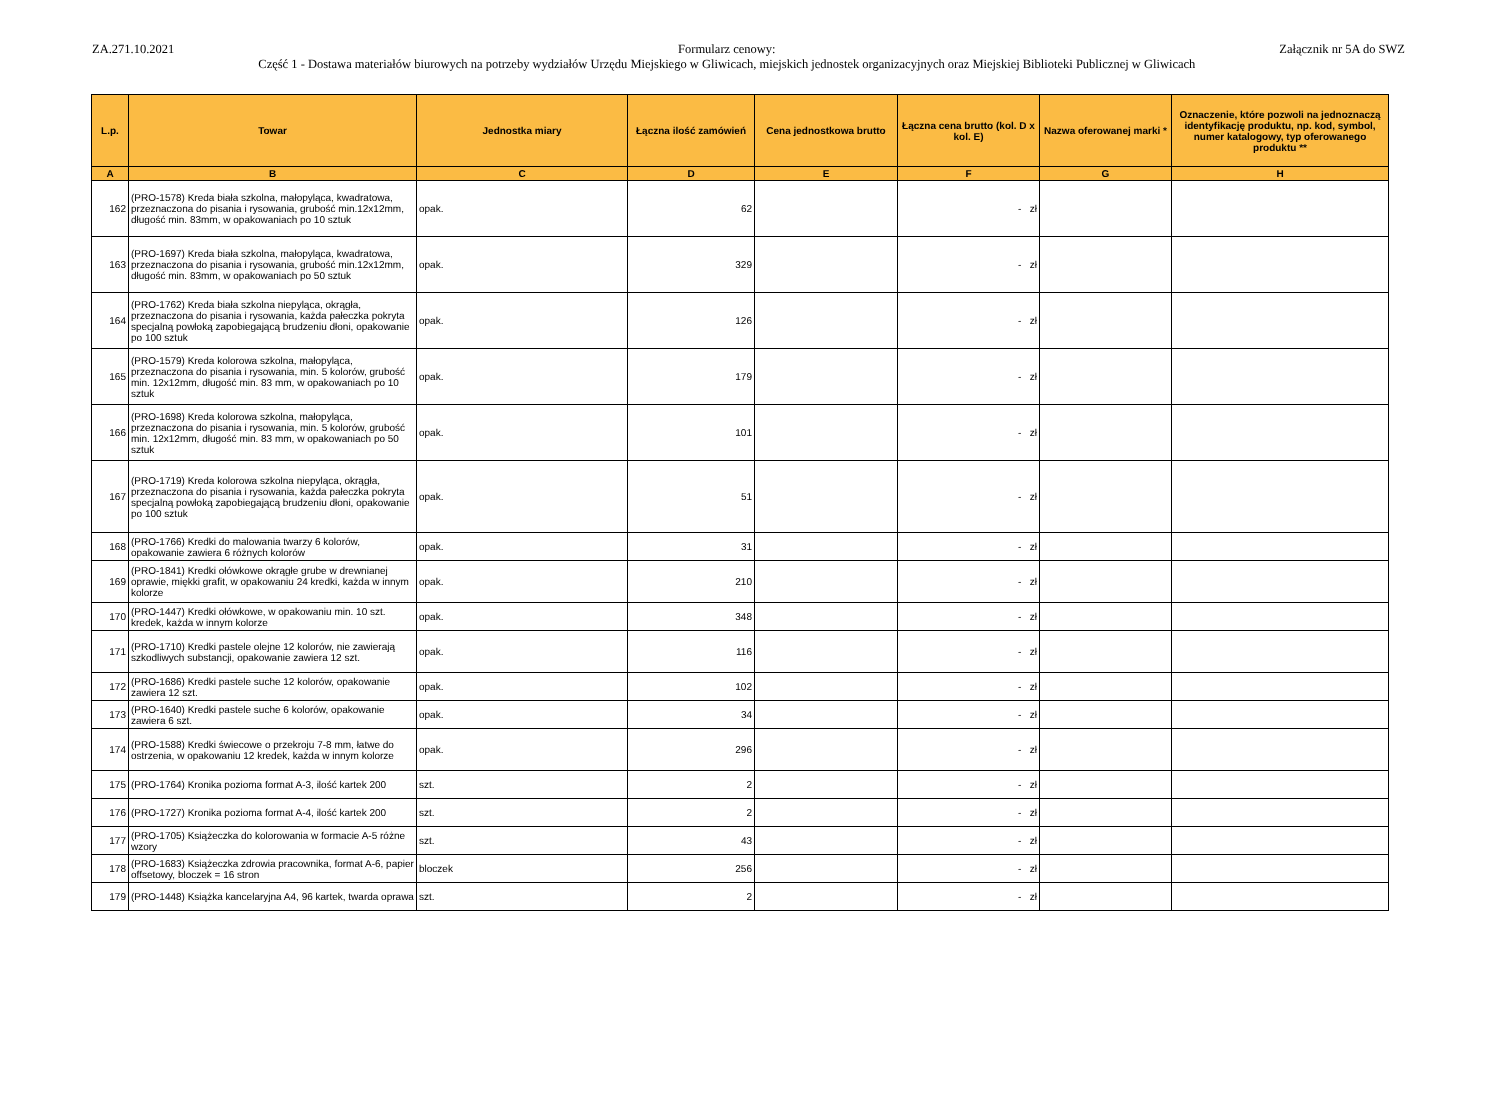ZA.271.10.2021 Formularz cenowy:
Część 1 - Dostawa materiałów biurowych na potrzeby wydziałów Urzędu Miejskiego w Gliwicach, miejskich jednostek organizacyjnych oraz Miejskiej Biblioteki Publicznej w Gliwicach
Załącznik nr 5A do SWZ
| L.p. | Towar | Jednostka miary | Łączna ilość zamówień | Cena jednostkowa brutto | Łączna cena brutto (kol. D x kol. E) | Nazwa oferowanej marki * | Oznaczenie, które pozwoli na jednoznaczą identyfikację produktu, np. kod, symbol, numer katalogowy, typ oferowanego produktu ** |
| --- | --- | --- | --- | --- | --- | --- | --- |
| A | B | C | D | E | F | G | H |
| 162 | (PRO-1578) Kreda biała szkolna, małopyląca, kwadratowa, przeznaczona do pisania i rysowania, grubość min.12x12mm, długość min. 83mm, w opakowaniach po 10 sztuk | opak. | 62 | | - zł | | |
| 163 | (PRO-1697) Kreda biała szkolna, małopyląca, kwadratowa, przeznaczona do pisania i rysowania, grubość min.12x12mm, długość min. 83mm, w opakowaniach po 50 sztuk | opak. | 329 | | - zł | | |
| 164 | (PRO-1762) Kreda biała szkolna niepyląca, okrągła, przeznaczona do pisania i rysowania, każda pałeczka pokryta specjalną powłoką zapobiegającą brudzeniu dłoni, opakowanie po 100 sztuk | opak. | 126 | | - zł | | |
| 165 | (PRO-1579) Kreda kolorowa szkolna, małopyląca, przeznaczona do pisania i rysowania, min. 5 kolorów, grubość min. 12x12mm, długość min. 83 mm, w opakowaniach po 10 sztuk | opak. | 179 | | - zł | | |
| 166 | (PRO-1698) Kreda kolorowa szkolna, małopyląca, przeznaczona do pisania i rysowania, min. 5 kolorów, grubość min. 12x12mm, długość min. 83 mm, w opakowaniach po 50 sztuk | opak. | 101 | | - zł | | |
| 167 | (PRO-1719) Kreda kolorowa szkolna niepyląca, okrągła, przeznaczona do pisania i rysowania, każda pałeczka pokryta specjalną powłoką zapobiegającą brudzeniu dłoni, opakowanie po 100 sztuk | opak. | 51 | | - zł | | |
| 168 | (PRO-1766) Kredki do malowania twarzy 6 kolorów, opakowanie zawiera 6 różnych kolorów | opak. | 31 | | - zł | | |
| 169 | (PRO-1841) Kredki ołówkowe okrągłe grube w drewnianej oprawie, miękki grafit, w opakowaniu 24 kredki, każda w innym kolorze | opak. | 210 | | - zł | | |
| 170 | (PRO-1447) Kredki ołówkowe, w opakowaniu min. 10 szt. kredek, każda w innym kolorze | opak. | 348 | | - zł | | |
| 171 | (PRO-1710) Kredki pastele olejne 12 kolorów, nie zawierają szkodliwych substancji, opakowanie zawiera 12 szt. | opak. | 116 | | - zł | | |
| 172 | (PRO-1686) Kredki pastele suche 12 kolorów, opakowanie zawiera 12 szt. | opak. | 102 | | - zł | | |
| 173 | (PRO-1640) Kredki pastele suche 6 kolorów, opakowanie zawiera 6 szt. | opak. | 34 | | - zł | | |
| 174 | (PRO-1588) Kredki świecowe o przekroju 7-8 mm, łatwe do ostrzenia, w opakowaniu 12 kredek, każda w innym kolorze | opak. | 296 | | - zł | | |
| 175 | (PRO-1764) Kronika pozioma format A-3, ilość kartek 200 | szt. | 2 | | - zł | | |
| 176 | (PRO-1727) Kronika pozioma format A-4, ilość kartek 200 | szt. | 2 | | - zł | | |
| 177 | (PRO-1705) Książeczka do kolorowania w formacie A-5 różne wzory | szt. | 43 | | - zł | | |
| 178 | (PRO-1683) Książeczka zdrowia pracownika, format A-6, papier offsetowy, bloczek = 16 stron | bloczek | 256 | | - zł | | |
| 179 | (PRO-1448) Książka kancelaryjna A4, 96 kartek, twarda oprawa | szt. | 2 | | - zł | | |